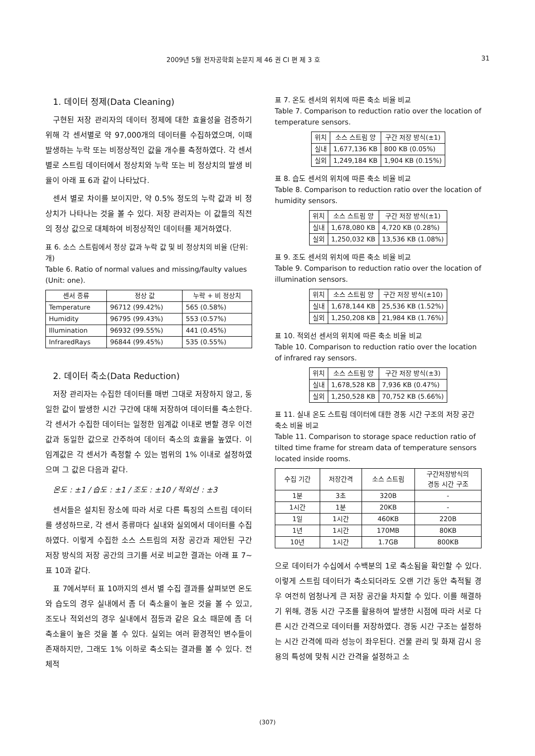2009년 5월 전자공학회 논문지 제 46 권 CI 편 제 3 호 31
1. 데이터 정제(Data Cleaning)
구현된 저장 관리자의 데이터 정제에 대한 효율성을 검증하기 위해 각 센서별로 약 97,000개의 데이터를 수집하였으며, 이때 발생하는 누락 또는 비정상적인 값을 개수를 측정하였다. 각 센서별로 스트림 데이터에서 정상치와 누락 또는 비 정상치의 발생 비율이 아래 표 6과 같이 나타났다.
센서 별로 차이를 보이지만, 약 0.5% 정도의 누락 값과 비 정상치가 나타나는 것을 볼 수 있다. 저장 관리자는 이 값들의 직전의 정상 값으로 대체하여 비정상적인 데이터를 제거하였다.
표 6. 소스 스트림에서 정상 값과 누락 값 및 비 정상치의 비율 (단위: 개)
Table 6. Ratio of normal values and missing/faulty values (Unit: one).
| 센서 종류 | 정상 값 | 누락 + 비 정상치 |
| --- | --- | --- |
| Temperature | 96712 (99.42%) | 565 (0.58%) |
| Humidity | 96795 (99.43%) | 553 (0.57%) |
| Illumination | 96932 (99.55%) | 441 (0.45%) |
| InfraredRays | 96844 (99.45%) | 535 (0.55%) |
2. 데이터 축소(Data Reduction)
저장 관리자는 수집한 데이터를 매번 그대로 저장하지 않고, 동일한 값이 발생한 시간 구간에 대해 저장하여 데이터를 축소한다. 각 센서가 수집한 데이터는 일정한 임계값 이내로 변할 경우 이전 값과 동일한 값으로 간주하여 데이터 축소의 효율을 높였다. 이 임계값은 각 센서가 측정할 수 있는 범위의 1% 이내로 설정하였으며 그 값은 다음과 같다.
온도 : ±1 / 습도 : ±1 / 조도 : ±10 / 적외선 : ±3
센서들은 설치된 장소에 따라 서로 다른 특징의 스트림 데이터를 생성하므로, 각 센서 종류마다 실내와 실외에서 데이터를 수집하였다. 이렇게 수집한 소스 스트림의 저장 공간과 제안된 구간 저장 방식의 저장 공간의 크기를 서로 비교한 결과는 아래 표 7~표 10과 같다.
표 7에서부터 표 10까지의 센서 별 수집 결과를 살펴보면 온도와 습도의 경우 실내에서 좀 더 축소율이 높은 것을 볼 수 있고, 조도나 적외선의 경우 실내에서 점등과 같은 요소 때문에 좀 더 축소율이 높은 것을 볼 수 있다. 실외는 여러 환경적인 변수들이 존재하지만, 그래도 1% 이하로 축소되는 결과를 볼 수 있다. 전체적
표 7. 온도 센서의 위치에 따른 축소 비율 비교
Table 7. Comparison to reduction ratio over the location of temperature sensors.
| 위치 | 소스 스트림 양 | 구간 저장 방식(±1) |
| --- | --- | --- |
| 실내 | 1,677,136 KB | 800 KB (0.05%) |
| 실외 | 1,249,184 KB | 1,904 KB (0.15%) |
표 8. 습도 센서의 위치에 따른 축소 비율 비교
Table 8. Comparison to reduction ratio over the location of humidity sensors.
| 위치 | 소스 스트림 양 | 구간 저장 방식(±1) |
| --- | --- | --- |
| 실내 | 1,678,080 KB | 4,720 KB (0.28%) |
| 실외 | 1,250,032 KB | 13,536 KB (1.08%) |
표 9. 조도 센서의 위치에 따른 축소 비율 비교
Table 9. Comparison to reduction ratio over the location of illumination sensors.
| 위치 | 소스 스트림 양 | 구간 저장 방식(±10) |
| --- | --- | --- |
| 실내 | 1,678,144 KB | 25,536 KB (1.52%) |
| 실외 | 1,250,208 KB | 21,984 KB (1.76%) |
표 10. 적외선 센서의 위치에 따른 축소 비율 비교
Table 10. Comparison to reduction ratio over the location of infrared ray sensors.
| 위치 | 소스 스트림 양 | 구간 저장 방식(±3) |
| --- | --- | --- |
| 실내 | 1,678,528 KB | 7,936 KB (0.47%) |
| 실외 | 1,250,528 KB | 70,752 KB (5.66%) |
표 11. 실내 온도 스트림 데이터에 대한 경동 시간 구조의 저장 공간 축소 비율 비교
Table 11. Comparison to storage space reduction ratio of tilted time frame for stream data of temperature sensors located inside rooms.
| 수집 기간 | 저장간격 | 소스 스트림 | 구간저장방식의 경동 시간 구조 |
| --- | --- | --- | --- |
| 1분 | 3초 | 320B | - |
| 1시간 | 1분 | 20KB | - |
| 1일 | 1시간 | 460KB | 220B |
| 1년 | 1시간 | 170MB | 80KB |
| 10년 | 1시간 | 1.7GB | 800KB |
으로 데이터가 수십에서 수백분의 1로 축소됨을 확인할 수 있다. 이렇게 스트림 데이터가 축소되더라도 오랜 기간 동안 축적될 경우 여전히 엄청나게 큰 저장 공간을 차지할 수 있다. 이를 해결하기 위해, 경동 시간 구조를 활용하여 발생한 시점에 따라 서로 다른 시간 간격으로 데이터를 저장하였다. 경동 시간 구조는 설정하는 시간 간격에 따라 성능이 좌우된다. 건물 관리 및 화재 감시 응용의 특성에 맞춰 시간 간격을 설정하고 소
(307)